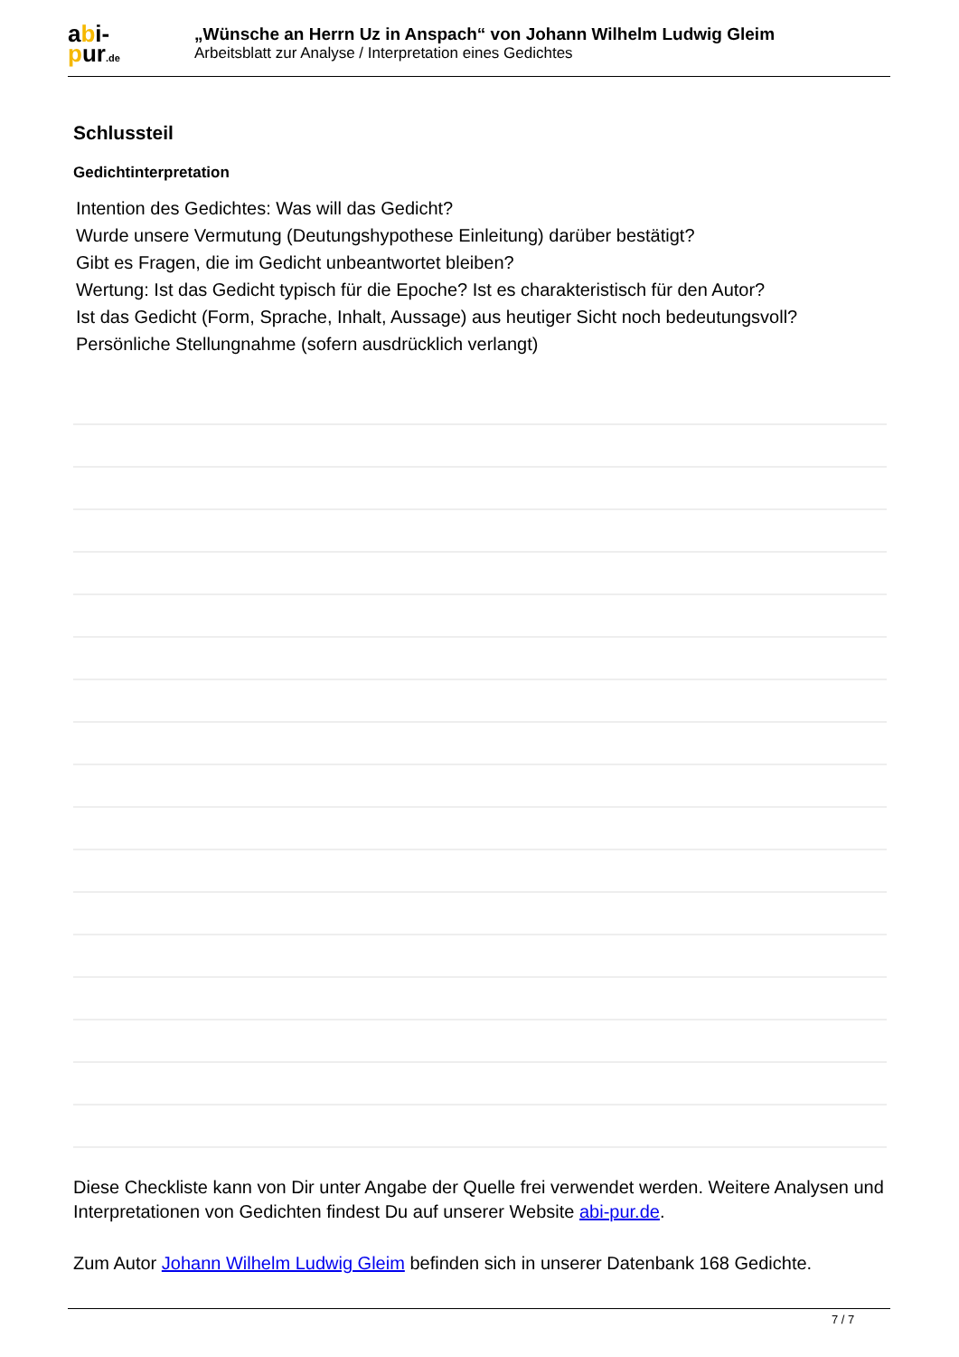abi-
pur.de
„Wünsche an Herrn Uz in Anspach“ von Johann Wilhelm Ludwig Gleim
Arbeitsblatt zur Analyse / Interpretation eines Gedichtes
Schlussteil
Gedichtinterpretation
Intention des Gedichtes: Was will das Gedicht?
Wurde unsere Vermutung (Deutungshypothese Einleitung) darüber bestätigt?
Gibt es Fragen, die im Gedicht unbeantwortet bleiben?
Wertung: Ist das Gedicht typisch für die Epoche? Ist es charakteristisch für den Autor?
Ist das Gedicht (Form, Sprache, Inhalt, Aussage) aus heutiger Sicht noch bedeutungsvoll?
Persönliche Stellungnahme (sofern ausdrücklich verlangt)
Diese Checkliste kann von Dir unter Angabe der Quelle frei verwendet werden. Weitere Analysen und Interpretationen von Gedichten findest Du auf unserer Website abi-pur.de.
Zum Autor Johann Wilhelm Ludwig Gleim befinden sich in unserer Datenbank 168 Gedichte.
7 / 7